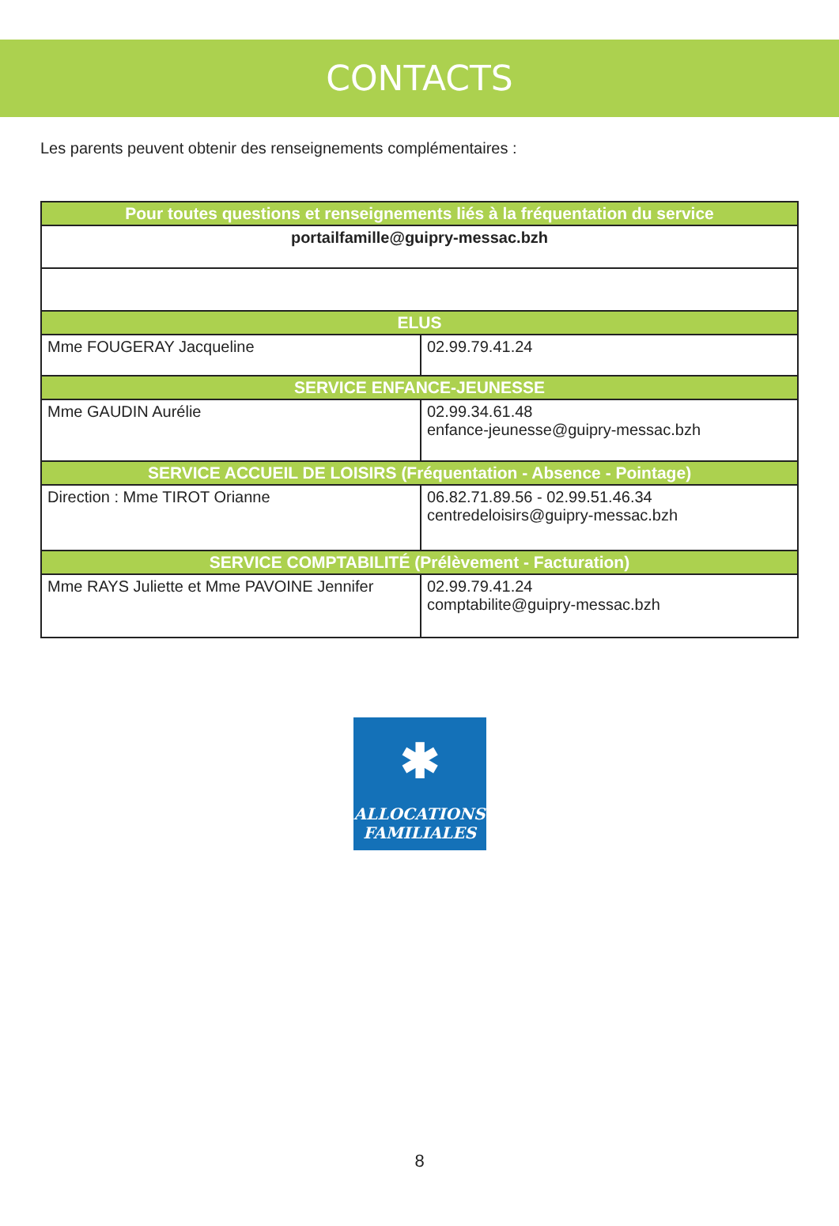CONTACTS
Les parents peuvent obtenir des renseignements complémentaires :
| Pour toutes questions et renseignements liés à la fréquentation du service | |
| --- | --- |
| portailfamille@guipry-messac.bzh | |
| ELUS | |
| Mme FOUGERAY Jacqueline | 02.99.79.41.24 |
| SERVICE ENFANCE-JEUNESSE | |
| Mme GAUDIN Aurélie | 02.99.34.61.48 enfance-jeunesse@guipry-messac.bzh |
| SERVICE ACCUEIL DE LOISIRS (Fréquentation - Absence - Pointage) | |
| Direction : Mme TIROT Orianne | 06.82.71.89.56 - 02.99.51.46.34 centredeloisirs@guipry-messac.bzh |
| SERVICE COMPTABILITÉ (Prélèvement - Facturation) | |
| Mme RAYS Juliette et Mme PAVOINE Jennifer | 02.99.79.41.24 comptabilite@guipry-messac.bzh |
✱
ALLOCATIONS
FAMILIALES
8